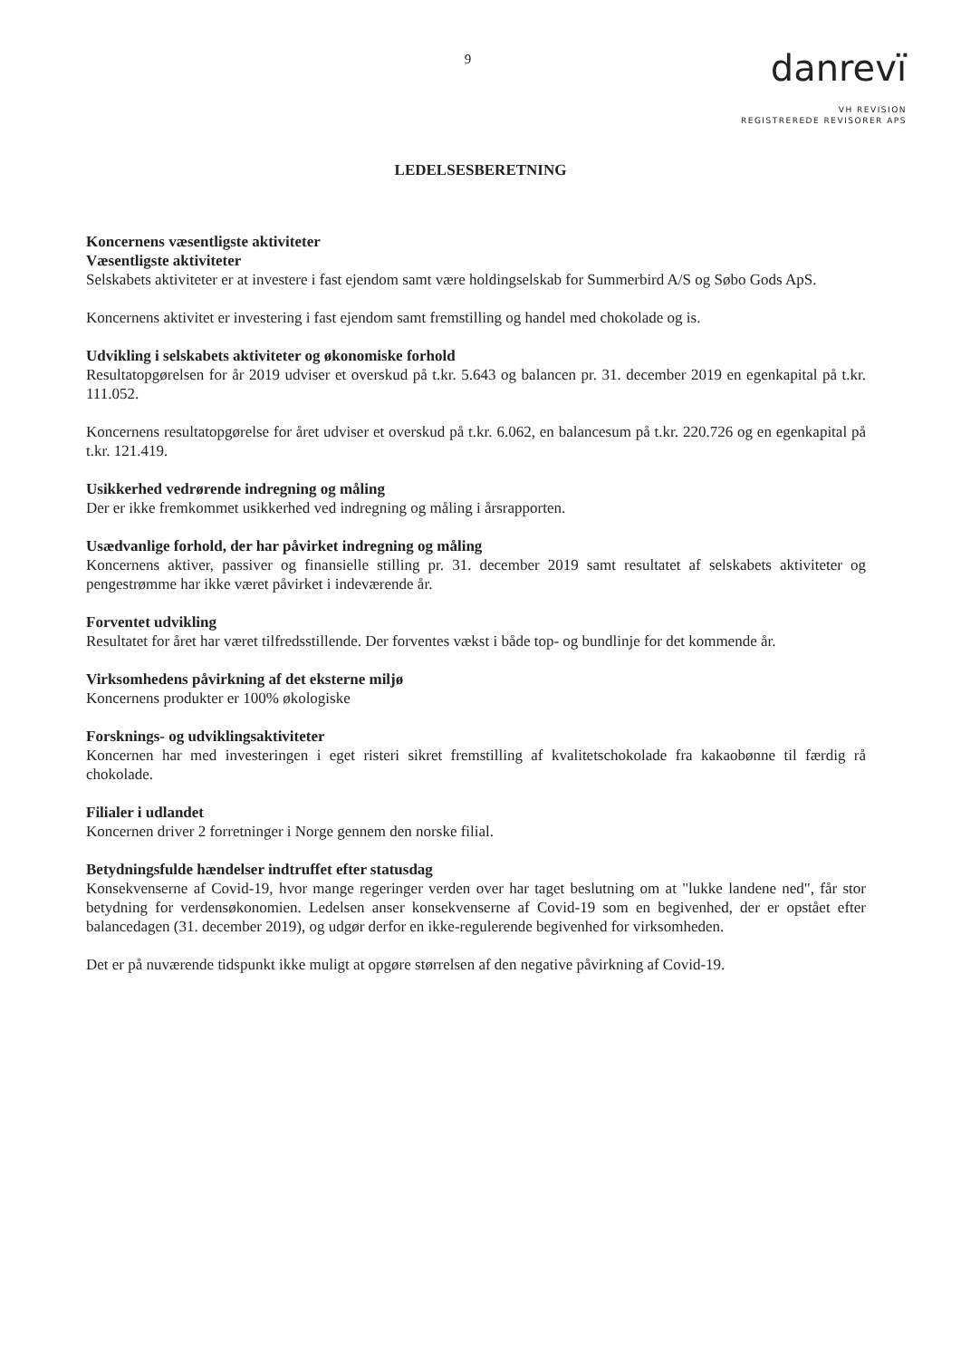9
danrevï
VH REVISION
REGISTREREDE REVISORER APS
LEDELSESBERETNING
Koncernens væsentligste aktiviteter
Væsentligste aktiviteter
Selskabets aktiviteter er at investere i fast ejendom samt være holdingselskab for Summerbird A/S og Søbo Gods ApS.
Koncernens aktivitet er investering i fast ejendom samt fremstilling og handel med chokolade og is.
Udvikling i selskabets aktiviteter og økonomiske forhold
Resultatopgørelsen for år 2019 udviser et overskud på t.kr. 5.643 og balancen pr. 31. december 2019 en egenkapital på t.kr. 111.052.
Koncernens resultatopgørelse for året udviser et overskud på t.kr. 6.062, en balancesum på t.kr. 220.726 og en egenkapital på t.kr. 121.419.
Usikkerhed vedrørende indregning og måling
Der er ikke fremkommet usikkerhed ved indregning og måling i årsrapporten.
Usædvanlige forhold, der har påvirket indregning og måling
Koncernens aktiver, passiver og finansielle stilling pr. 31. december 2019 samt resultatet af selskabets aktiviteter og pengestrømme har ikke været påvirket i indeværende år.
Forventet udvikling
Resultatet for året har været tilfredsstillende. Der forventes vækst i både top- og bundlinje for det kommende år.
Virksomhedens påvirkning af det eksterne miljø
Koncernens produkter er 100% økologiske
Forsknings- og udviklingsaktiviteter
Koncernen har med investeringen i eget risteri sikret fremstilling af kvalitetschokolade fra kakaobønne til færdig rå chokolade.
Filialer i udlandet
Koncernen driver 2 forretninger i Norge gennem den norske filial.
Betydningsfulde hændelser indtruffet efter statusdag
Konsekvenserne af Covid-19, hvor mange regeringer verden over har taget beslutning om at "lukke landene ned", får stor betydning for verdensøkonomien. Ledelsen anser konsekvenserne af Covid-19 som en begivenhed, der er opstået efter balancedagen (31. december 2019), og udgør derfor en ikke-regulerende begivenhed for virksomheden.
Det er på nuværende tidspunkt ikke muligt at opgøre størrelsen af den negative påvirkning af Covid-19.